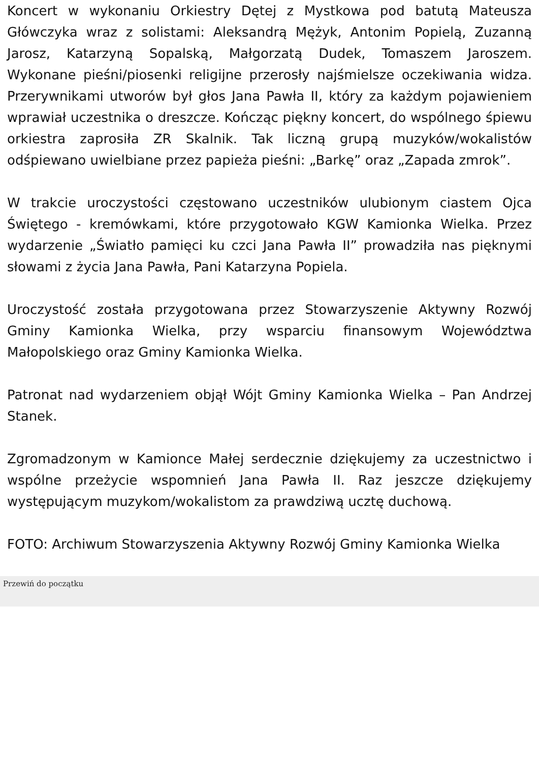Koncert w wykonaniu Orkiestry Dętej z Mystkowa pod batutą Mateusza Główczyka wraz z solistami: Aleksandrą Mężyk, Antonim Popielą, Zuzanną Jarosz, Katarzyną Sopalską, Małgorzatą Dudek, Tomaszem Jaroszem. Wykonane pieśni/piosenki religijne przerosły najśmielsze oczekiwania widza. Przerywnikami utworów był głos Jana Pawła II, który za każdym pojawieniem wprawiał uczestnika o dreszcze. Kończąc piękny koncert, do wspólnego śpiewu orkiestra zaprosiła ZR Skalnik. Tak liczną grupą muzyków/wokalistów odśpiewano uwielbiane przez papieża pieśni: „Barkę” oraz „Zapada zmrok”.
W trakcie uroczystości częstowano uczestników ulubionym ciastem Ojca Świętego - kremówkami, które przygotowało KGW Kamionka Wielka. Przez wydarzenie „Światło pamięci ku czci Jana Pawła II” prowadziła nas pięknymi słowami z życia Jana Pawła, Pani Katarzyna Popiela.
Uroczystość została przygotowana przez Stowarzyszenie Aktywny Rozwój Gminy Kamionka Wielka, przy wsparciu finansowym Województwa Małopolskiego oraz Gminy Kamionka Wielka.
Patronat nad wydarzeniem objął Wójt Gminy Kamionka Wielka – Pan Andrzej Stanek.
Zgromadzonym w Kamionce Małej serdecznie dziękujemy za uczestnictwo i wspólne przeżycie wspomnień Jana Pawła II. Raz jeszcze dziękujemy występującym muzykom/wokalistom za prawdziwą ucztę duchową.
FOTO: Archiwum Stowarzyszenia Aktywny Rozwój Gminy Kamionka Wielka
Przewiń do początku